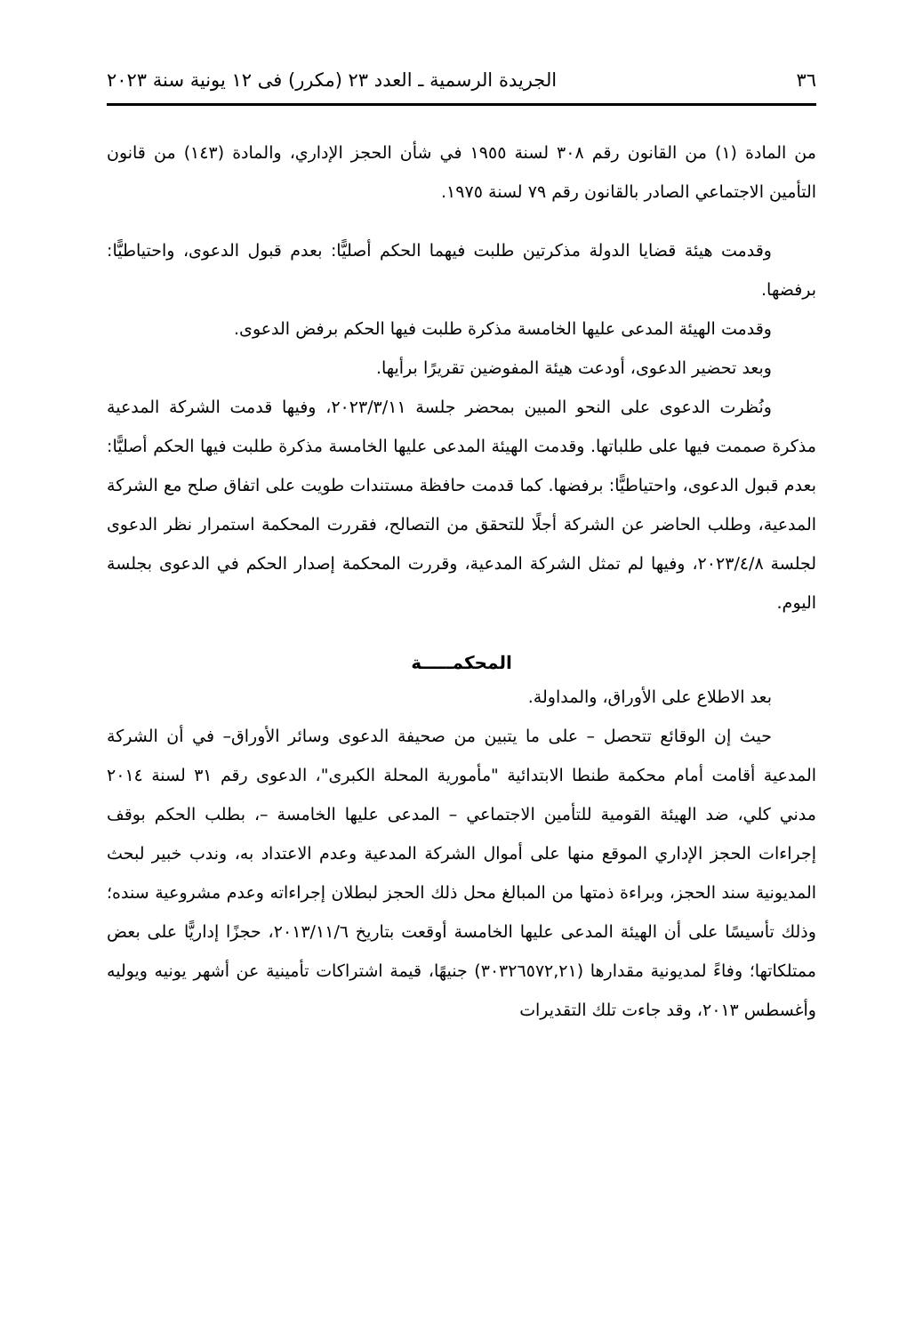٣٦ الجريدة الرسمية ـ العدد ٢٣ (مكرر) فى ١٢ يونية سنة ٢٠٢٣
من المادة (١) من القانون رقم ٣٠٨ لسنة ١٩٥٥ في شأن الحجز الإداري، والمادة (١٤٣) من قانون التأمين الاجتماعي الصادر بالقانون رقم ٧٩ لسنة ١٩٧٥.
وقدمت هيئة قضايا الدولة مذكرتين طلبت فيهما الحكم أصليًّا: بعدم قبول الدعوى، واحتياطيًّا: برفضها.
وقدمت الهيئة المدعى عليها الخامسة مذكرة طلبت فيها الحكم برفض الدعوى.
وبعد تحضير الدعوى، أودعت هيئة المفوضين تقريرًا برأيها.
ونُظرت الدعوى على النحو المبين بمحضر جلسة ٢٠٢٣/٣/١١، وفيها قدمت الشركة المدعية مذكرة صممت فيها على طلباتها. وقدمت الهيئة المدعى عليها الخامسة مذكرة طلبت فيها الحكم أصليًّا: بعدم قبول الدعوى، واحتياطيًّا: برفضها. كما قدمت حافظة مستندات طويت على اتفاق صلح مع الشركة المدعية، وطلب الحاضر عن الشركة أجلًا للتحقق من التصالح، فقررت المحكمة استمرار نظر الدعوى لجلسة ٢٠٢٣/٤/٨، وفيها لم تمثل الشركة المدعية، وقررت المحكمة إصدار الحكم في الدعوى بجلسة اليوم.
المحكمـــــة
بعد الاطلاع على الأوراق، والمداولة.
حيث إن الوقائع تتحصل – على ما يتبين من صحيفة الدعوى وسائر الأوراق– في أن الشركة المدعية أقامت أمام محكمة طنطا الابتدائية "مأمورية المحلة الكبرى"، الدعوى رقم ٣١ لسنة ٢٠١٤ مدني كلي، ضد الهيئة القومية للتأمين الاجتماعي – المدعى عليها الخامسة –، بطلب الحكم بوقف إجراءات الحجز الإداري الموقع منها على أموال الشركة المدعية وعدم الاعتداد به، وندب خبير لبحث المديونية سند الحجز، وبراءة ذمتها من المبالغ محل ذلك الحجز لبطلان إجراءاته وعدم مشروعية سنده؛ وذلك تأسيسًا على أن الهيئة المدعى عليها الخامسة أوقعت بتاريخ ٢٠١٣/١١/٦، حجزًا إداريًّا على بعض ممتلكاتها؛ وفاءً لمديونية مقدارها (٣٠٣٢٦٥٧٢,٢١) جنيهًا، قيمة اشتراكات تأمينية عن أشهر يونيه ويوليه وأغسطس ٢٠١٣، وقد جاءت تلك التقديرات